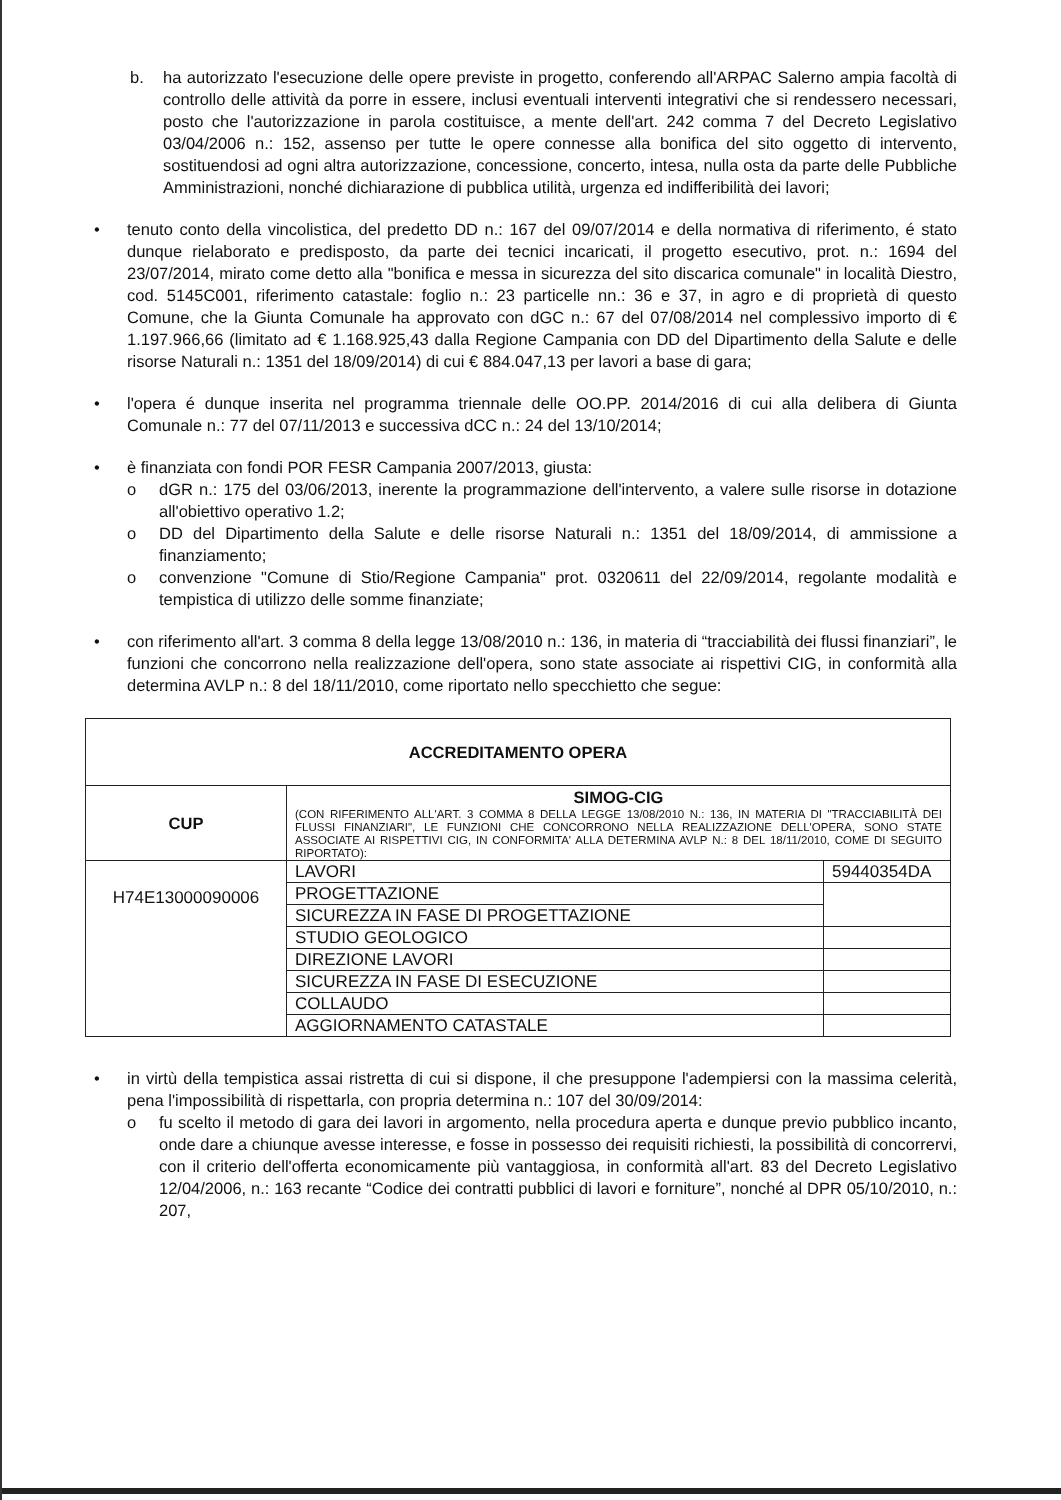b. ha autorizzato l'esecuzione delle opere previste in progetto, conferendo all'ARPAC Salerno ampia facoltà di controllo delle attività da porre in essere, inclusi eventuali interventi integrativi che si rendessero necessari, posto che l'autorizzazione in parola costituisce, a mente dell'art. 242 comma 7 del Decreto Legislativo 03/04/2006 n.: 152, assenso per tutte le opere connesse alla bonifica del sito oggetto di intervento, sostituendosi ad ogni altra autorizzazione, concessione, concerto, intesa, nulla osta da parte delle Pubbliche Amministrazioni, nonché dichiarazione di pubblica utilità, urgenza ed indifferibilità dei lavori;
• tenuto conto della vincolistica, del predetto DD n.: 167 del 09/07/2014 e della normativa di riferimento, é stato dunque rielaborato e predisposto, da parte dei tecnici incaricati, il progetto esecutivo, prot. n.: 1694 del 23/07/2014, mirato come detto alla "bonifica e messa in sicurezza del sito discarica comunale" in località Diestro, cod. 5145C001, riferimento catastale: foglio n.: 23 particelle nn.: 36 e 37, in agro e di proprietà di questo Comune, che la Giunta Comunale ha approvato con dGC n.: 67 del 07/08/2014 nel complessivo importo di € 1.197.966,66 (limitato ad € 1.168.925,43 dalla Regione Campania con DD del Dipartimento della Salute e delle risorse Naturali n.: 1351 del 18/09/2014) di cui € 884.047,13 per lavori a base di gara;
• l'opera é dunque inserita nel programma triennale delle OO.PP. 2014/2016 di cui alla delibera di Giunta Comunale n.: 77 del 07/11/2013 e successiva dCC n.: 24 del 13/10/2014;
• è finanziata con fondi POR FESR Campania 2007/2013, giusta:
o dGR n.: 175 del 03/06/2013, inerente la programmazione dell'intervento, a valere sulle risorse in dotazione all'obiettivo operativo 1.2;
o DD del Dipartimento della Salute e delle risorse Naturali n.: 1351 del 18/09/2014, di ammissione a finanziamento;
o convenzione "Comune di Stio/Regione Campania" prot. 0320611 del 22/09/2014, regolante modalità e tempistica di utilizzo delle somme finanziate;
• con riferimento all'art. 3 comma 8 della legge 13/08/2010 n.: 136, in materia di “tracciabilità dei flussi finanziari”, le funzioni che concorrono nella realizzazione dell'opera, sono state associate ai rispettivi CIG, in conformità alla determina AVLP n.: 8 del 18/11/2010, come riportato nello specchietto che segue:
| ACCREDITAMENTO OPERA | | |
| CUP | SIMOG-CIG (CON RIFERIMENTO ALL'ART. 3 COMMA 8 DELLA LEGGE 13/08/2010 N.: 136, IN MATERIA DI "TRACCIABILITÀ DEI FLUSSI FINANZIARI", LE FUNZIONI CHE CONCORRONO NELLA REALIZZAZIONE DELL'OPERA, SONO STATE ASSOCIATE AI RISPETTIVI CIG, IN CONFORMITA' ALLA DETERMINA AVLP N.: 8 DEL 18/11/2010, COME DI SEGUITO RIPORTATO): | |
| H74E13000090006 | LAVORI | 59440354DA |
| | PROGETTAZIONE | |
| | SICUREZZA IN FASE DI PROGETTAZIONE | |
| | STUDIO GEOLOGICO | |
| | DIREZIONE LAVORI | |
| | SICUREZZA IN FASE DI ESECUZIONE | |
| | COLLAUDO | |
| | AGGIORNAMENTO CATASTALE | |
• in virtù della tempistica assai ristretta di cui si dispone, il che presuppone l'adempiersi con la massima celerità, pena l'impossibilità di rispettarla, con propria determina n.: 107 del 30/09/2014:
o fu scelto il metodo di gara dei lavori in argomento, nella procedura aperta e dunque previo pubblico incanto, onde dare a chiunque avesse interesse, e fosse in possesso dei requisiti richiesti, la possibilità di concorrervi, con il criterio dell'offerta economicamente più vantaggiosa, in conformità all'art. 83 del Decreto Legislativo 12/04/2006, n.: 163 recante “Codice dei contratti pubblici di lavori e forniture”, nonché al DPR 05/10/2010, n.: 207,